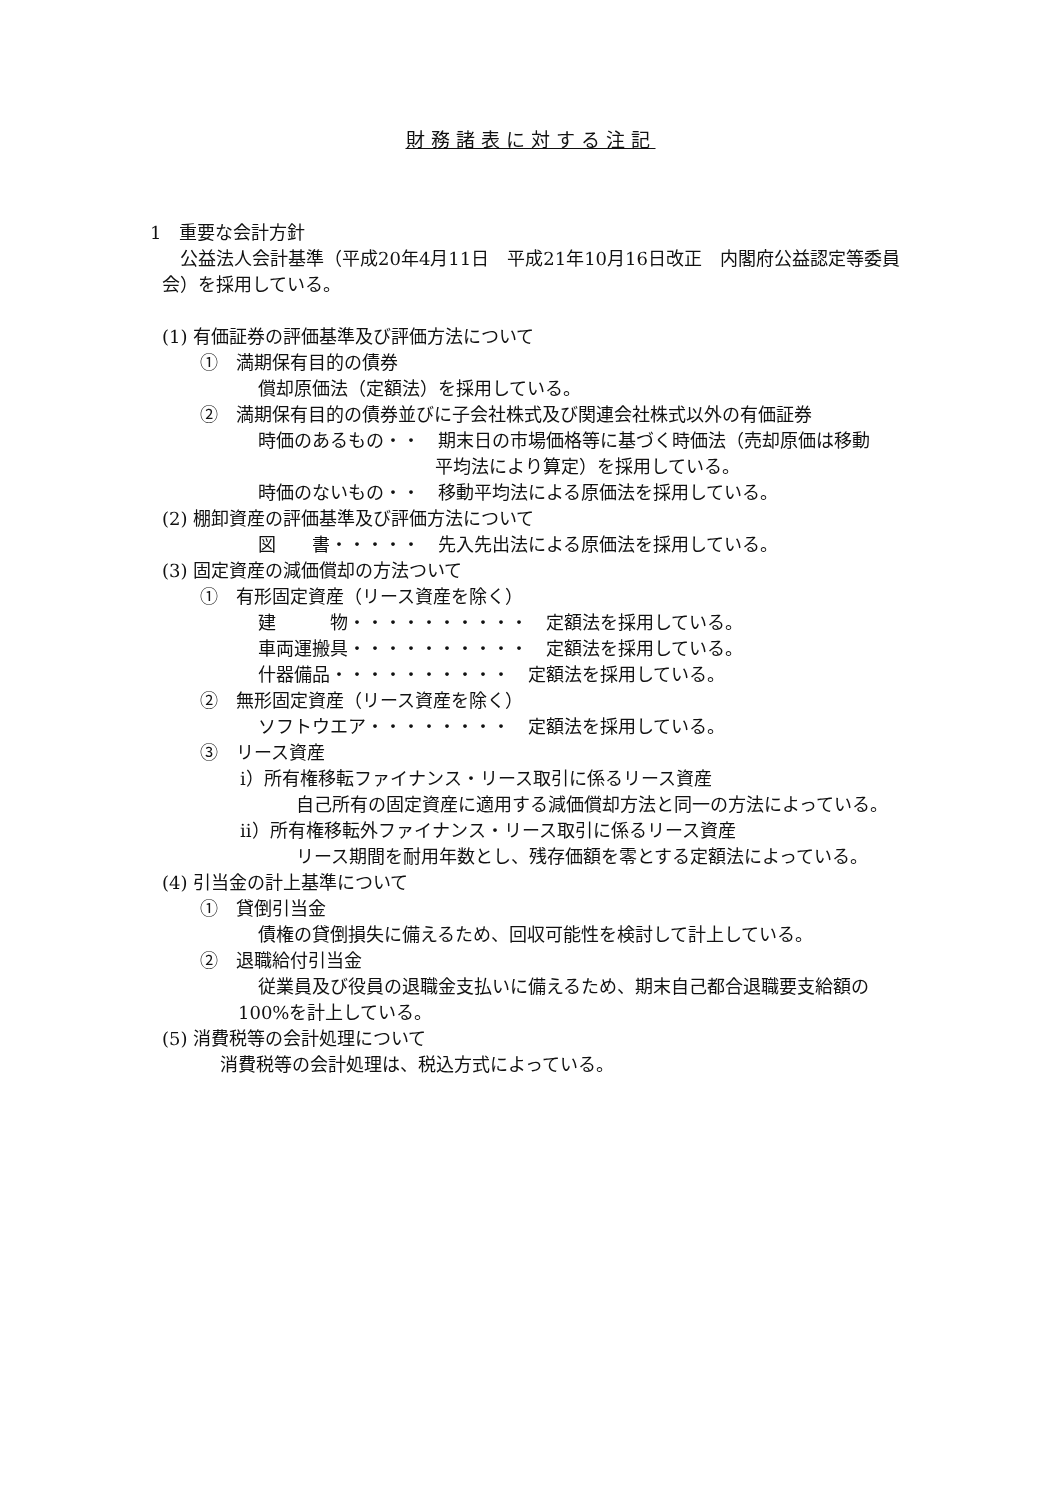財務諸表に対する注記
1　重要な会計方針
公益法人会計基準（平成20年4月11日　平成21年10月16日改正　内閣府公益認定等委員
会）を採用している。
(1) 有価証券の評価基準及び評価方法について
①　満期保有目的の債券
償却原価法（定額法）を採用している。
②　満期保有目的の債券並びに子会社株式及び関連会社株式以外の有価証券
時価のあるもの・・　期末日の市場価格等に基づく時価法（売却原価は移動
平均法により算定）を採用している。
時価のないもの・・　移動平均法による原価法を採用している。
(2) 棚卸資産の評価基準及び評価方法について
図　　書・・・・・　先入先出法による原価法を採用している。
(3) 固定資産の減価償却の方法ついて
①　有形固定資産（リース資産を除く）
建　　　物・・・・・・・・・・　定額法を採用している。
車両運搬具・・・・・・・・・・　定額法を採用している。
什器備品・・・・・・・・・・　定額法を採用している。
②　無形固定資産（リース資産を除く）
ソフトウエア・・・・・・・・　定額法を採用している。
③　リース資産
i）所有権移転ファイナンス・リース取引に係るリース資産
自己所有の固定資産に適用する減価償却方法と同一の方法によっている。
ii）所有権移転外ファイナンス・リース取引に係るリース資産
リース期間を耐用年数とし、残存価額を零とする定額法によっている。
(4) 引当金の計上基準について
①　貸倒引当金
債権の貸倒損失に備えるため、回収可能性を検討して計上している。
②　退職給付引当金
従業員及び役員の退職金支払いに備えるため、期末自己都合退職要支給額の
100%を計上している。
(5) 消費税等の会計処理について
消費税等の会計処理は、税込方式によっている。